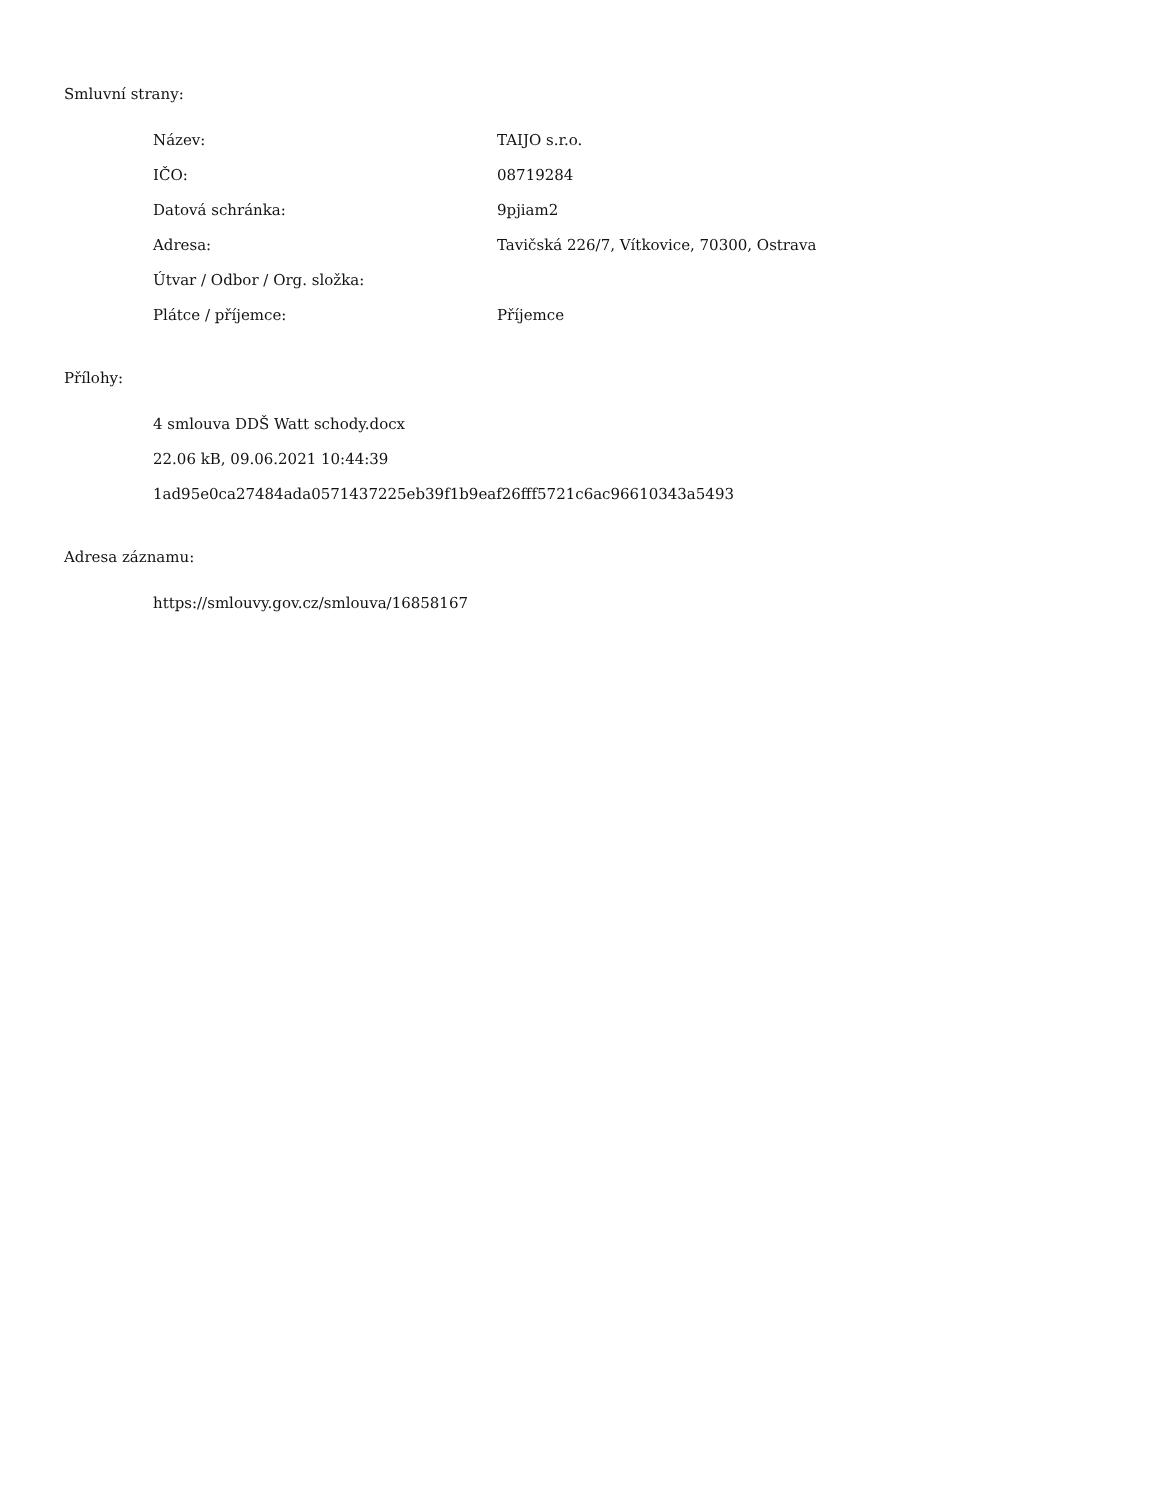Smluvní strany:
| Název: | TAIJO s.r.o. |
| IČO: | 08719284 |
| Datová schránka: | 9pjiam2 |
| Adresa: | Tavičská 226/7, Vítkovice, 70300, Ostrava |
| Útvar / Odbor / Org. složka: | |
| Plátce / příjemce: | Příjemce |
Přílohy:
4 smlouva DDŠ Watt schody.docx
22.06 kB, 09.06.2021 10:44:39
1ad95e0ca27484ada0571437225eb39f1b9eaf26fff5721c6ac96610343a5493
Adresa záznamu:
https://smlouvy.gov.cz/smlouva/16858167